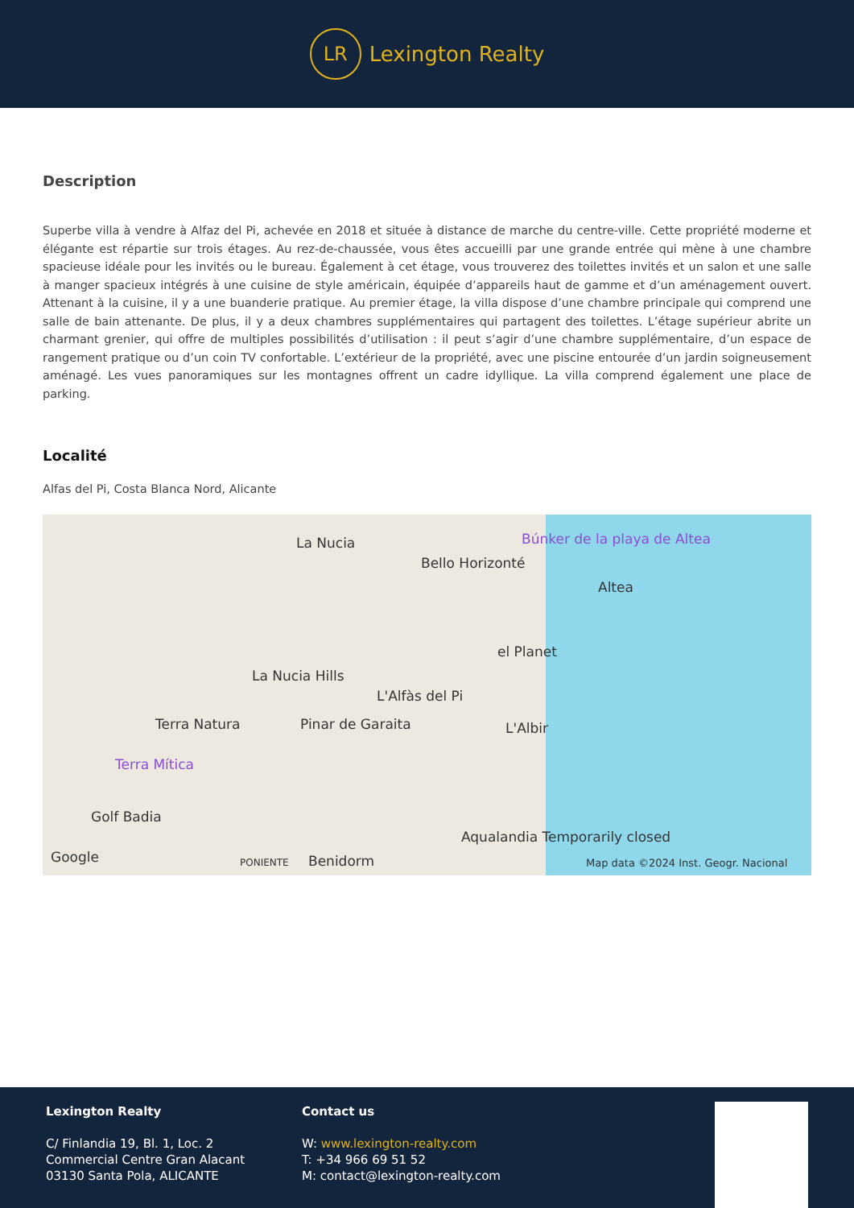LR
Lexington Realty
Description
Superbe villa à vendre à Alfaz del Pi, achevée en 2018 et située à distance de marche du centre-ville. Cette propriété moderne et élégante est répartie sur trois étages. Au rez-de-chaussée, vous êtes accueilli par une grande entrée qui mène à une chambre spacieuse idéale pour les invités ou le bureau. Également à cet étage, vous trouverez des toilettes invités et un salon et une salle à manger spacieux intégrés à une cuisine de style américain, équipée d’appareils haut de gamme et d’un aménagement ouvert. Attenant à la cuisine, il y a une buanderie pratique. Au premier étage, la villa dispose d’une chambre principale qui comprend une salle de bain attenante. De plus, il y a deux chambres supplémentaires qui partagent des toilettes. L’étage supérieur abrite un charmant grenier, qui offre de multiples possibilités d’utilisation : il peut s’agir d’une chambre supplémentaire, d’un espace de rangement pratique ou d’un coin TV confortable. L’extérieur de la propriété, avec une piscine entourée d’un jardin soigneusement aménagé. Les vues panoramiques sur les montagnes offrent un cadre idyllique. La villa comprend également une place de parking.
Localité
Alfas del Pi, Costa Blanca Nord, Alicante
La Nucia
Bello Horizonté
Búnker de la playa de Altea
Altea
el Planet
La Nucia Hills
L'Alfàs del Pi
Terra Natura Pinar de Garaita L'Albir
Terra Mítica
Golf Badia
Aqualandia Temporarily closed
Google PONIENTE Benidorm Map data ©2024 Inst. Geogr. Nacional
Lexington Realty
C/ Finlandia 19, Bl. 1, Loc. 2
Commercial Centre Gran Alacant
03130 Santa Pola, ALICANTE
Contact us
W: www.lexington-realty.com
T: +34 966 69 51 52
M: contact@lexington-realty.com